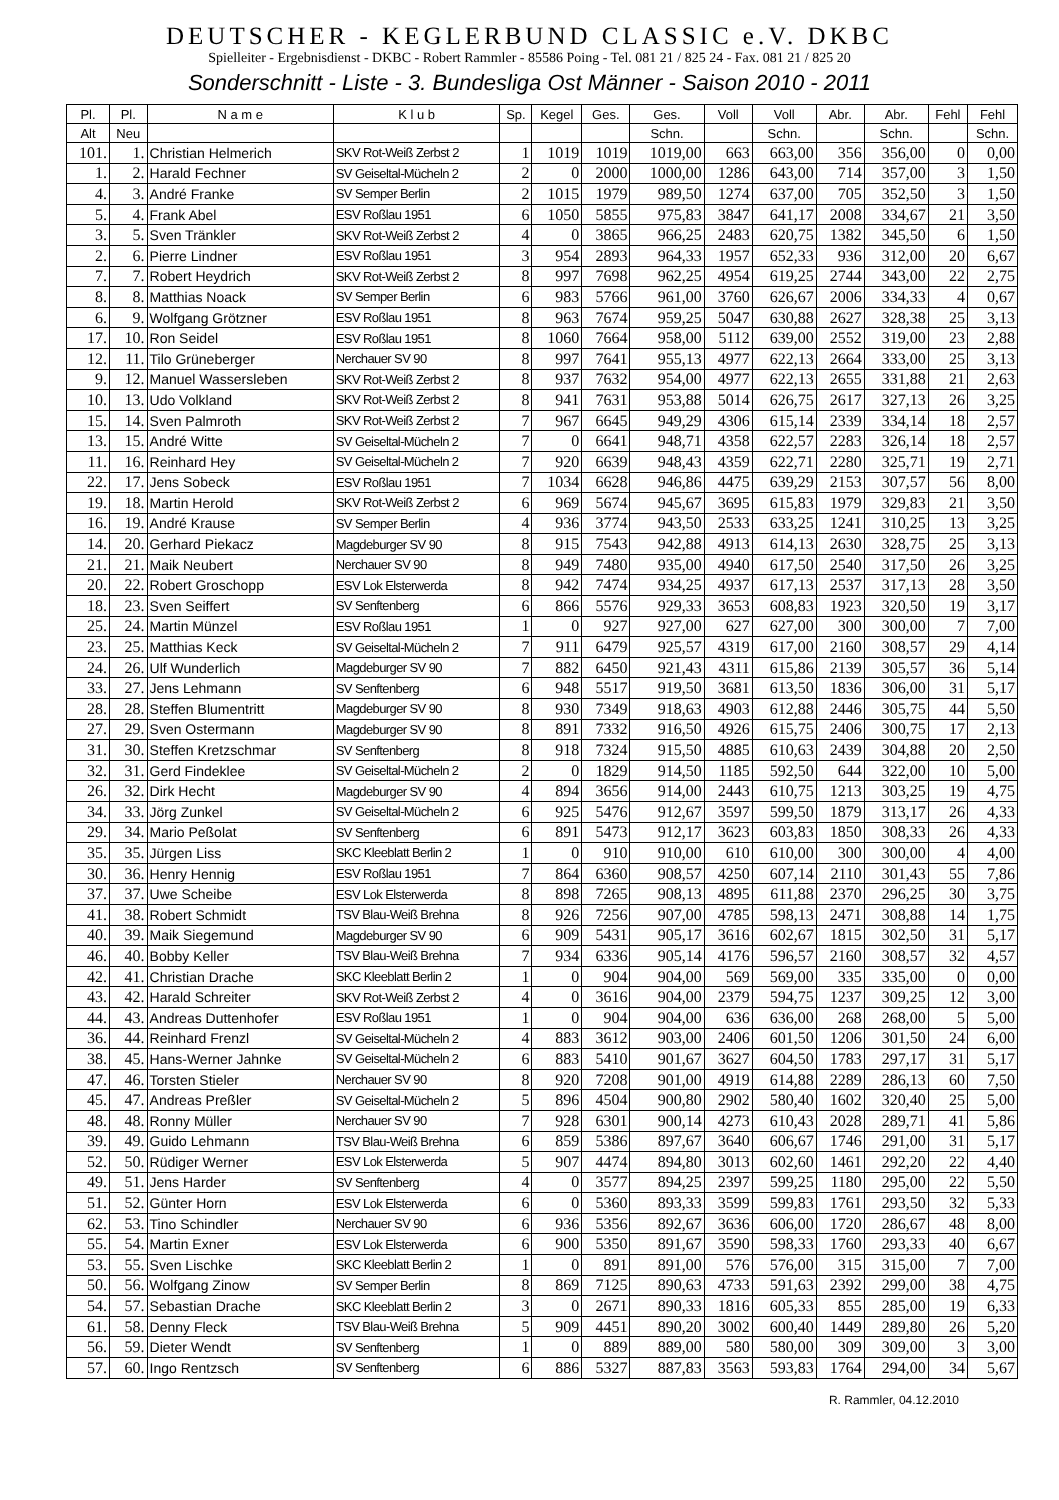DEUTSCHER - KEGLERBUND CLASSIC e.V. DKBC
Spielleiter - Ergebnisdienst - DKBC - Robert Rammler - 85586 Poing - Tel. 081 21 / 825 24 - Fax. 081 21 / 825 20
Sonderschnitt - Liste - 3. Bundesliga Ost Männer - Saison 2010 - 2011
| Pl. | Pl. | N a m e | K l u b | Sp. | Kegel | Ges. | Ges. | Voll | Voll | Abr. | Abr. | Fehl | Fehl |
| --- | --- | --- | --- | --- | --- | --- | --- | --- | --- | --- | --- | --- | --- |
| Alt | Neu | | | | | | Schn. | | Schn. | | Schn. | | Schn. |
| 101. | 1. | Christian Helmerich | SKV Rot-Weiß Zerbst 2 | 1 | 1019 | 1019 | 1019,00 | 663 | 663,00 | 356 | 356,00 | 0 | 0,00 |
| 1. | 2. | Harald Fechner | SV Geiseltal-Mücheln 2 | 2 | 0 | 2000 | 1000,00 | 1286 | 643,00 | 714 | 357,00 | 3 | 1,50 |
| 4. | 3. | André Franke | SV Semper Berlin | 2 | 1015 | 1979 | 989,50 | 1274 | 637,00 | 705 | 352,50 | 3 | 1,50 |
| 5. | 4. | Frank Abel | ESV Roßlau 1951 | 6 | 1050 | 5855 | 975,83 | 3847 | 641,17 | 2008 | 334,67 | 21 | 3,50 |
| 3. | 5. | Sven Tränkler | SKV Rot-Weiß Zerbst 2 | 4 | 0 | 3865 | 966,25 | 2483 | 620,75 | 1382 | 345,50 | 6 | 1,50 |
| 2. | 6. | Pierre Lindner | ESV Roßlau 1951 | 3 | 954 | 2893 | 964,33 | 1957 | 652,33 | 936 | 312,00 | 20 | 6,67 |
| 7. | 7. | Robert Heydrich | SKV Rot-Weiß Zerbst 2 | 8 | 997 | 7698 | 962,25 | 4954 | 619,25 | 2744 | 343,00 | 22 | 2,75 |
| 8. | 8. | Matthias Noack | SV Semper Berlin | 6 | 983 | 5766 | 961,00 | 3760 | 626,67 | 2006 | 334,33 | 4 | 0,67 |
| 6. | 9. | Wolfgang Grötzner | ESV Roßlau 1951 | 8 | 963 | 7674 | 959,25 | 5047 | 630,88 | 2627 | 328,38 | 25 | 3,13 |
| 17. | 10. | Ron Seidel | ESV Roßlau 1951 | 8 | 1060 | 7664 | 958,00 | 5112 | 639,00 | 2552 | 319,00 | 23 | 2,88 |
| 12. | 11. | Tilo Grüneberger | Nerchauer SV 90 | 8 | 997 | 7641 | 955,13 | 4977 | 622,13 | 2664 | 333,00 | 25 | 3,13 |
| 9. | 12. | Manuel Wassersleben | SKV Rot-Weiß Zerbst 2 | 8 | 937 | 7632 | 954,00 | 4977 | 622,13 | 2655 | 331,88 | 21 | 2,63 |
| 10. | 13. | Udo Volkland | SKV Rot-Weiß Zerbst 2 | 8 | 941 | 7631 | 953,88 | 5014 | 626,75 | 2617 | 327,13 | 26 | 3,25 |
| 15. | 14. | Sven Palmroth | SKV Rot-Weiß Zerbst 2 | 7 | 967 | 6645 | 949,29 | 4306 | 615,14 | 2339 | 334,14 | 18 | 2,57 |
| 13. | 15. | André Witte | SV Geiseltal-Mücheln 2 | 7 | 0 | 6641 | 948,71 | 4358 | 622,57 | 2283 | 326,14 | 18 | 2,57 |
| 11. | 16. | Reinhard Hey | SV Geiseltal-Mücheln 2 | 7 | 920 | 6639 | 948,43 | 4359 | 622,71 | 2280 | 325,71 | 19 | 2,71 |
| 22. | 17. | Jens Sobeck | ESV Roßlau 1951 | 7 | 1034 | 6628 | 946,86 | 4475 | 639,29 | 2153 | 307,57 | 56 | 8,00 |
| 19. | 18. | Martin Herold | SKV Rot-Weiß Zerbst 2 | 6 | 969 | 5674 | 945,67 | 3695 | 615,83 | 1979 | 329,83 | 21 | 3,50 |
| 16. | 19. | André Krause | SV Semper Berlin | 4 | 936 | 3774 | 943,50 | 2533 | 633,25 | 1241 | 310,25 | 13 | 3,25 |
| 14. | 20. | Gerhard Piekacz | Magdeburger SV 90 | 8 | 915 | 7543 | 942,88 | 4913 | 614,13 | 2630 | 328,75 | 25 | 3,13 |
| 21. | 21. | Maik Neubert | Nerchauer SV 90 | 8 | 949 | 7480 | 935,00 | 4940 | 617,50 | 2540 | 317,50 | 26 | 3,25 |
| 20. | 22. | Robert Groschopp | ESV Lok Elsterwerda | 8 | 942 | 7474 | 934,25 | 4937 | 617,13 | 2537 | 317,13 | 28 | 3,50 |
| 18. | 23. | Sven Seiffert | SV Senftenberg | 6 | 866 | 5576 | 929,33 | 3653 | 608,83 | 1923 | 320,50 | 19 | 3,17 |
| 25. | 24. | Martin Münzel | ESV Roßlau 1951 | 1 | 0 | 927 | 927,00 | 627 | 627,00 | 300 | 300,00 | 7 | 7,00 |
| 23. | 25. | Matthias Keck | SV Geiseltal-Mücheln 2 | 7 | 911 | 6479 | 925,57 | 4319 | 617,00 | 2160 | 308,57 | 29 | 4,14 |
| 24. | 26. | Ulf Wunderlich | Magdeburger SV 90 | 7 | 882 | 6450 | 921,43 | 4311 | 615,86 | 2139 | 305,57 | 36 | 5,14 |
| 33. | 27. | Jens Lehmann | SV Senftenberg | 6 | 948 | 5517 | 919,50 | 3681 | 613,50 | 1836 | 306,00 | 31 | 5,17 |
| 28. | 28. | Steffen Blumentritt | Magdeburger SV 90 | 8 | 930 | 7349 | 918,63 | 4903 | 612,88 | 2446 | 305,75 | 44 | 5,50 |
| 27. | 29. | Sven Ostermann | Magdeburger SV 90 | 8 | 891 | 7332 | 916,50 | 4926 | 615,75 | 2406 | 300,75 | 17 | 2,13 |
| 31. | 30. | Steffen Kretzschmar | SV Senftenberg | 8 | 918 | 7324 | 915,50 | 4885 | 610,63 | 2439 | 304,88 | 20 | 2,50 |
| 32. | 31. | Gerd Findeklee | SV Geiseltal-Mücheln 2 | 2 | 0 | 1829 | 914,50 | 1185 | 592,50 | 644 | 322,00 | 10 | 5,00 |
| 26. | 32. | Dirk Hecht | Magdeburger SV 90 | 4 | 894 | 3656 | 914,00 | 2443 | 610,75 | 1213 | 303,25 | 19 | 4,75 |
| 34. | 33. | Jörg Zunkel | SV Geiseltal-Mücheln 2 | 6 | 925 | 5476 | 912,67 | 3597 | 599,50 | 1879 | 313,17 | 26 | 4,33 |
| 29. | 34. | Mario Peßolat | SV Senftenberg | 6 | 891 | 5473 | 912,17 | 3623 | 603,83 | 1850 | 308,33 | 26 | 4,33 |
| 35. | 35. | Jürgen Liss | SKC Kleeblatt Berlin 2 | 1 | 0 | 910 | 910,00 | 610 | 610,00 | 300 | 300,00 | 4 | 4,00 |
| 30. | 36. | Henry Hennig | ESV Roßlau 1951 | 7 | 864 | 6360 | 908,57 | 4250 | 607,14 | 2110 | 301,43 | 55 | 7,86 |
| 37. | 37. | Uwe Scheibe | ESV Lok Elsterwerda | 8 | 898 | 7265 | 908,13 | 4895 | 611,88 | 2370 | 296,25 | 30 | 3,75 |
| 41. | 38. | Robert Schmidt | TSV Blau-Weiß Brehna | 8 | 926 | 7256 | 907,00 | 4785 | 598,13 | 2471 | 308,88 | 14 | 1,75 |
| 40. | 39. | Maik Siegemund | Magdeburger SV 90 | 6 | 909 | 5431 | 905,17 | 3616 | 602,67 | 1815 | 302,50 | 31 | 5,17 |
| 46. | 40. | Bobby Keller | TSV Blau-Weiß Brehna | 7 | 934 | 6336 | 905,14 | 4176 | 596,57 | 2160 | 308,57 | 32 | 4,57 |
| 42. | 41. | Christian Drache | SKC Kleeblatt Berlin 2 | 1 | 0 | 904 | 904,00 | 569 | 569,00 | 335 | 335,00 | 0 | 0,00 |
| 43. | 42. | Harald Schreiter | SKV Rot-Weiß Zerbst 2 | 4 | 0 | 3616 | 904,00 | 2379 | 594,75 | 1237 | 309,25 | 12 | 3,00 |
| 44. | 43. | Andreas Duttenhofer | ESV Roßlau 1951 | 1 | 0 | 904 | 904,00 | 636 | 636,00 | 268 | 268,00 | 5 | 5,00 |
| 36. | 44. | Reinhard Frenzl | SV Geiseltal-Mücheln 2 | 4 | 883 | 3612 | 903,00 | 2406 | 601,50 | 1206 | 301,50 | 24 | 6,00 |
| 38. | 45. | Hans-Werner Jahnke | SV Geiseltal-Mücheln 2 | 6 | 883 | 5410 | 901,67 | 3627 | 604,50 | 1783 | 297,17 | 31 | 5,17 |
| 47. | 46. | Torsten Stieler | Nerchauer SV 90 | 8 | 920 | 7208 | 901,00 | 4919 | 614,88 | 2289 | 286,13 | 60 | 7,50 |
| 45. | 47. | Andreas Preßler | SV Geiseltal-Mücheln 2 | 5 | 896 | 4504 | 900,80 | 2902 | 580,40 | 1602 | 320,40 | 25 | 5,00 |
| 48. | 48. | Ronny Müller | Nerchauer SV 90 | 7 | 928 | 6301 | 900,14 | 4273 | 610,43 | 2028 | 289,71 | 41 | 5,86 |
| 39. | 49. | Guido Lehmann | TSV Blau-Weiß Brehna | 6 | 859 | 5386 | 897,67 | 3640 | 606,67 | 1746 | 291,00 | 31 | 5,17 |
| 52. | 50. | Rüdiger Werner | ESV Lok Elsterwerda | 5 | 907 | 4474 | 894,80 | 3013 | 602,60 | 1461 | 292,20 | 22 | 4,40 |
| 49. | 51. | Jens Harder | SV Senftenberg | 4 | 0 | 3577 | 894,25 | 2397 | 599,25 | 1180 | 295,00 | 22 | 5,50 |
| 51. | 52. | Günter Horn | ESV Lok Elsterwerda | 6 | 0 | 5360 | 893,33 | 3599 | 599,83 | 1761 | 293,50 | 32 | 5,33 |
| 62. | 53. | Tino Schindler | Nerchauer SV 90 | 6 | 936 | 5356 | 892,67 | 3636 | 606,00 | 1720 | 286,67 | 48 | 8,00 |
| 55. | 54. | Martin Exner | ESV Lok Elsterwerda | 6 | 900 | 5350 | 891,67 | 3590 | 598,33 | 1760 | 293,33 | 40 | 6,67 |
| 53. | 55. | Sven Lischke | SKC Kleeblatt Berlin 2 | 1 | 0 | 891 | 891,00 | 576 | 576,00 | 315 | 315,00 | 7 | 7,00 |
| 50. | 56. | Wolfgang Zinow | SV Semper Berlin | 8 | 869 | 7125 | 890,63 | 4733 | 591,63 | 2392 | 299,00 | 38 | 4,75 |
| 54. | 57. | Sebastian Drache | SKC Kleeblatt Berlin 2 | 3 | 0 | 2671 | 890,33 | 1816 | 605,33 | 855 | 285,00 | 19 | 6,33 |
| 61. | 58. | Denny Fleck | TSV Blau-Weiß Brehna | 5 | 909 | 4451 | 890,20 | 3002 | 600,40 | 1449 | 289,80 | 26 | 5,20 |
| 56. | 59. | Dieter Wendt | SV Senftenberg | 1 | 0 | 889 | 889,00 | 580 | 580,00 | 309 | 309,00 | 3 | 3,00 |
| 57. | 60. | Ingo Rentzsch | SV Senftenberg | 6 | 886 | 5327 | 887,83 | 3563 | 593,83 | 1764 | 294,00 | 34 | 5,67 |
R. Rammler, 04.12.2010